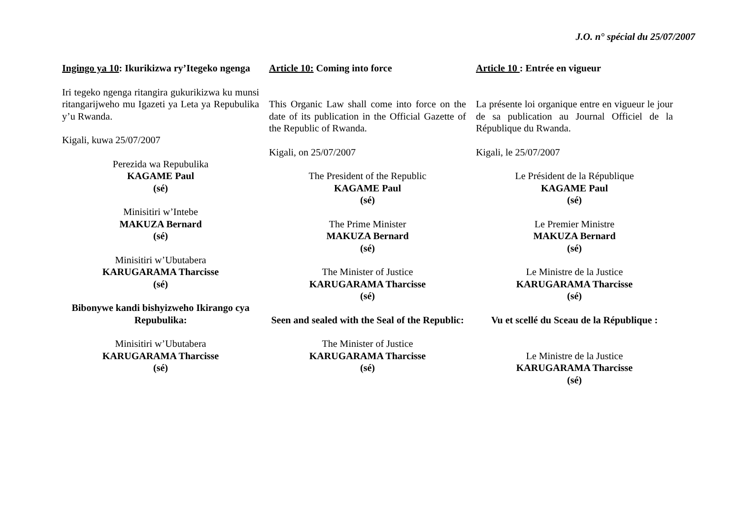J.O. n° spécial du 25/07/2007
Ingingo ya 10: Ikurikizwa ry’Itegeko ngenga
Iri tegeko ngenga ritangira gukurikizwa ku munsi ritangarijweho mu Igazeti ya Leta ya Repubulika y’u Rwanda.
Kigali, kuwa 25/07/2007
Perezida wa Repubulika
KAGAME Paul
(sé)
Minisitiri w’Intebe
MAKUZA Bernard
(sé)
Minisitiri w’Ubutabera
KARUGARAMA Tharcisse
(sé)
Bibonywe kandi bishyizweho Ikirango cya Repubulika:
Minisitiri w’Ubutabera
KARUGARAMA Tharcisse
(sé)
Article 10: Coming into force
This Organic Law shall come into force on the date of its publication in the Official Gazette of the Republic of Rwanda.
Kigali, on 25/07/2007
The President of the Republic
KAGAME Paul
(sé)
The Prime Minister
MAKUZA Bernard
(sé)
The Minister of Justice
KARUGARAMA Tharcisse
(sé)
Seen and sealed with the Seal of the Republic:
The Minister of Justice
KARUGARAMA Tharcisse
(sé)
Article 10 : Entrée en vigueur
La présente loi organique entre en vigueur le jour de sa publication au Journal Officiel de la République du Rwanda.
Kigali, le 25/07/2007
Le Président de la République
KAGAME Paul
(sé)
Le Premier Ministre
MAKUZA Bernard
(sé)
Le Ministre de la Justice
KARUGARAMA Tharcisse
(sé)
Vu et scellé du Sceau de la République :
Le Ministre de la Justice
KARUGARAMA Tharcisse
(sé)